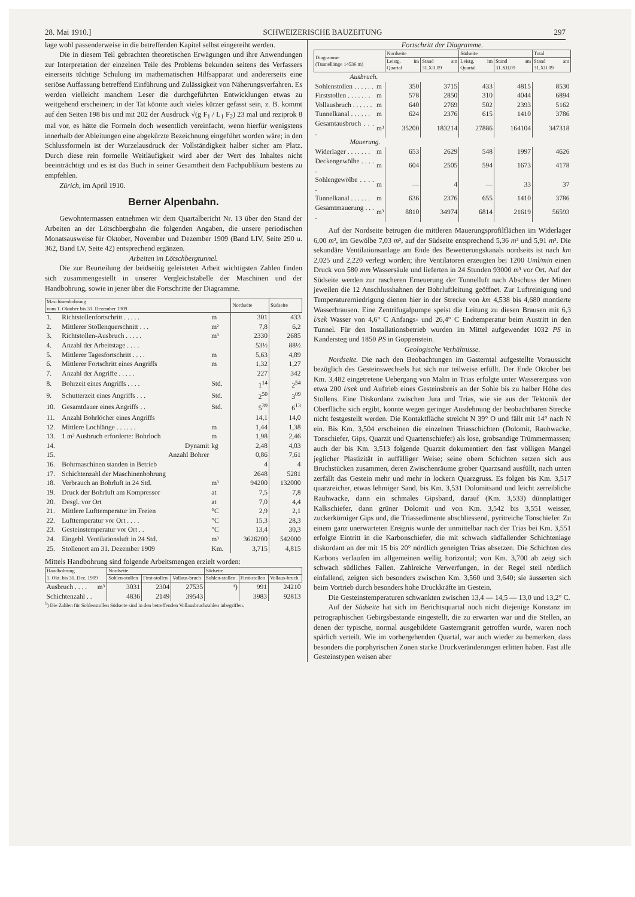28. Mai 1910.] SCHWEIZERISCHE BAUZEITUNG 297
lage wohl passenderweise in die betreffenden Kapitel selbst eingereiht werden.
Die in diesem Teil gebrachten theoretischen Erwägungen und ihre Anwendungen zur Interpretation der einzelnen Teile des Problems bekunden seitens des Verfassers einerseits tüchtige Schulung im mathematischen Hilfsapparat und andererseits eine seriöse Auffassung betreffend Einführung und Zulässigkeit von Näherungsverfahren. Es werden vielleicht manchem Leser die durchgeführten Entwicklungen etwas zu weitgehend erscheinen; in der Tat könnte auch vieles kürzer gefasst sein, z. B. kommt auf den Seiten 198 bis und mit 202 der Ausdruck √(g F<sub>1</sub> / L<sub>1</sub> F<sub>2</sub>) 23 mal und reziprok 8 mal vor, es hätte die Formeln doch wesentlich vereinfacht, wenn hierfür wenigstens innerhalb der Ableitungen eine abgekürzte Bezeichnung eingeführt worden wäre; in den Schlussformeln ist der Wurzelausdruck der Vollständigkeit halber sicher am Platz. Durch diese rein formelle Weitläufigkeit wird aber der Wert des Inhaltes nicht beeinträchtigt und es ist das Buch in seiner Gesamtheit dem Fachpublikum bestens zu empfehlen.
Zürich, im April 1910.
Berner Alpenbahn.
Gewohntermassen entnehmen wir dem Quartalbericht Nr. 13 über den Stand der Arbeiten an der Lötschbergbahn die folgenden Angaben, die unsere periodischen Monatsausweise für Oktober, November und Dezember 1909 (Band LIV, Seite 290 u. 362, Band LV, Seite 42) entsprechend ergänzen.
Arbeiten im Lötschbergtunnel.
Die zur Beurteilung der beidseitig geleisteten Arbeit wichtigsten Zahlen finden sich zusammengestellt in unserer Vergleichstabelle der Maschinen und der Handbohrung, sowie in jener über die Fortschritte der Diagramme.
| Maschinenbohrung vom 1. Oktober bis 31. Dezember 1909 | | | Nordseite | Südseite |
| --- | --- | --- | --- | --- |
| 1. | Richtstollenfortschritt . . . . . | m | 301 | 433 |
| 2. | Mittlerer Stollenquerschnitt . . . | m² | 7,8 | 6,2 |
| 3. | Richtstollen-Ausbruch . . . . . | m³ | 2330 | 2685 |
| 4. | Anzahl der Arbeitstage . . . . | | 53½ | 88½ |
| 5. | Mittlerer Tagesfortschritt . . . . | m | 5,63 | 4,89 |
| 6. | Mittlerer Fortschritt eines Angriffs | m | 1,32 | 1,27 |
| 7. | Anzahl der Angriffe . . . . . | | 227 | 342 |
| 8. | Bohrzeit eines Angriffs . . . . | Std. | 1<sup>14</sup> | 2<sup>54</sup> |
| 9. | Schutterzeit eines Angriffs . . . | Std. | 2<sup>50</sup> | 3<sup>09</sup> |
| 10. | Gesamtdauer eines Angriffs . . | Std. | 5<sup>39</sup> | 6<sup>13</sup> |
| 11. | Anzahl Bohrlöcher eines Angriffs | | 14,1 | 14,0 |
| 12. | Mittlere Lochlänge . . . . . . | m | 1,44 | 1,38 |
| 13. | 1 m³ Ausbruch erforderte: Bohrloch | m | 1,98 | 2,46 |
| 14. | Dynamit | kg | 2,48 | 4,03 |
| 15. | Anzahl Bohrer | | 0,86 | 7,61 |
| 16. | Bohrmaschinen standen in Betrieb | | 4 | 4 |
| 17. | Schichtenzahl der Maschinenbohrung | | 2648 | 5281 |
| 18. | Verbrauch an Bohrluft in 24 Std. | m³ | 94200 | 132000 |
| 19. | Druck der Bohrluft am Kompressor | at | 7,5 | 7,8 |
| 20. | Desgl. vor Ort | at | 7,0 | 4,4 |
| 21. | Mittlere Lufttemperatur im Freien | °C | 2,9 | 2,1 |
| 22. | Lufttemperatur vor Ort . . . . | °C | 15,3 | 28,3 |
| 23. | Gesteinstemperatur vor Ort . . | °C | 13,4 | 30,3 |
| 24. | Eingebl. Ventilationsluft in 24 Std. | m³ | 3626200 | 542000 |
| 25. | Stollenort am 31. Dezember 1909 | Km. | 3,715 | 4,815 |
Mittels Handbohrung sind folgende Arbeitsmengen erzielt worden:
| Handbohrung 1. Okt. bis 31. Dez. 1909 | | Nordseite | | | Südseite | | |
| --- | --- | --- | --- | --- | --- | --- | --- |
| | | Sohlen-stollen | First-stollen | Vollaus-bruch | Sohlen-stollen | First-stollen | Vollaus-bruch |
| Ausbruch . . . . | m³ | 3031 | 2304 | 27535 | ¹) | 991 | 24210 |
| Schichtenzahl . . | | 4836 | 2149 | 39543 | | 3983 | 92813 |
<sup>1</sup>) Die Zahlen für Sohlenstollen Südseite sind in den betreffenden Vollausbruchzahlen inbegriffen.
Fortschritt der Diagramme.
| Diagramme (Tunnellänge 14536 m) | | Nordseite | | Südseite | | Total |
| --- | --- | --- | --- | --- | --- | --- |
| | | Leistg. im Quartal | Stand am 31.XII.09 | Leistg. im Quartal | Stand am 31.XII.09 | Stand am 31.XII.09 |
| Ausbruch. | | | | | | |
| Sohlenstollen . . . . . . | m | 350 | 3715 | 433 | 4815 | 8530 |
| Firststollen . . . . . . . | m | 578 | 2850 | 310 | 4044 | 6894 |
| Vollausbruch . . . . . . | m | 640 | 2769 | 502 | 2393 | 5162 |
| Tunnelkanal . . . . . . | m | 624 | 2376 | 615 | 1410 | 3786 |
| Gesamtausbruch . . . . | m³ | 35200 | 183214 | 27886 | 164104 | 347318 |
| Mauerung. | | | | | | |
| Widerlager . . . . . . . | m | 653 | 2629 | 548 | 1997 | 4626 |
| Deckengewölbe . . . . . | m | 604 | 2505 | 594 | 1673 | 4178 |
| Sohlengewölbe . . . . . | m | — | 4 | — | 33 | 37 |
| Tunnelkanal . . . . . . | m | 636 | 2376 | 655 | 1410 | 3786 |
| Gesamtmauerung . . . . | m³ | 8810 | 34974 | 6814 | 21619 | 56593 |
Auf der Nordseite betrugen die mittleren Mauerungsprofilflächen im Widerlager 6,00 m², im Gewölbe 7,03 m², auf der Südseite entsprechend 5,36 m² und 5,91 m². Die sekundäre Ventilationsanlage am Ende des Bewetterungskanals nordseits ist nach km 2,025 und 2,220 verlegt worden; ihre Ventilatoren erzeugten bei 1200 Uml/min einen Druck von 580 mm Wassersäule und lieferten in 24 Stunden 93000 m³ vor Ort. Auf der Südseite werden zur rascheren Erneuerung der Tunnelluft nach Abschuss der Minen jeweilen die 12 Anschlusshahnen der Bohrluftleitung geöffnet. Zur Luftreinigung und Temperaturerniedrigung dienen hier in der Strecke von km 4,538 bis 4,680 montierte Wasserbrausen. Eine Zentrifugalpumpe speist die Leitung zu diesen Brausen mit 6,3 l/sek Wasser von 4,6° C Anfangs- und 26,4° C Endtemperatur beim Austritt in den Tunnel. Für den Installationsbetrieb wurden im Mittel aufgewendet 1032 PS in Kandersteg und 1850 PS in Goppenstein.
Geologische Verhältnisse.
Nordseite. Die nach den Beobachtungen im Gasterntal aufgestellte Voraussicht bezüglich des Gesteinswechsels hat sich nur teilweise erfüllt. Der Ende Oktober bei Km. 3,482 eingetretene Uebergang von Malm in Trias erfolgte unter Wassererguss von etwa 200 l/sek und Auftrieb eines Gesteinsbreis an der Sohle bis zu halber Höhe des Stollens. Eine Diskordanz zwischen Jura und Trias, wie sie aus der Tektonik der Oberfläche sich ergibt, konnte wegen geringer Ausdehnung der beobachtbaren Strecke nicht festgestellt werden. Die Kontaktfläche streicht N 39° O und fällt mit 14° nach N ein. Bis Km. 3,504 erscheinen die einzelnen Triasschichten (Dolomit, Rauhwacke, Tonschiefer, Gips, Quarzit und Quartenschiefer) als lose, grobsandige Trümmermassen; auch der bis Km. 3,513 folgende Quarzit dokumentiert den fast völligen Mangel jeglicher Plastizität in auffälliger Weise; seine obern Schichten setzen sich aus Bruchstücken zusammen, deren Zwischenräume grober Quarzsand ausfüllt, nach unten zerfällt das Gestein mehr und mehr in lockern Quarzgruss. Es folgen bis Km. 3,517 quarzreicher, etwas lehmiger Sand, bis Km. 3,531 Dolomitsand und leicht zerreibliche Rauhwacke, dann ein schmales Gipsband, darauf (Km. 3,533) dünnplattiger Kalkschiefer, dann grüner Dolomit und von Km. 3,542 bis 3,551 weisser, zuckerkörniger Gips und, die Triassedimente abschliessend, pyritreiche Tonschiefer. Zu einem ganz unerwarteten Ereignis wurde der unmittelbar nach der Trias bei Km. 3,551 erfolgte Eintritt in die Karbonschiefer, die mit schwach südfallender Schichtenlage diskordant an der mit 15 bis 20° nördlich geneigten Trias absetzen. Die Schichten des Karbons verlaufen im allgemeinen wellig horizontal; von Km. 3,700 ab zeigt sich schwach südliches Fallen. Zahlreiche Verwerfungen, in der Regel steil nördlich einfallend, zeigten sich besonders zwischen Km. 3,560 und 3,640; sie äusserten sich beim Vortrieb durch besonders hohe Druckkräfte im Gestein.
Die Gesteinstemperaturen schwankten zwischen 13,4 — 14,5 — 13,0 und 13,2° C.
Auf der Südseite hat sich im Berichtsquartal noch nicht diejenige Konstanz im petrographischen Gebirgsbestande eingestellt, die zu erwarten war und die Stellen, an denen der typische, normal ausgebildete Gasterngranit getroffen wurde, waren noch spärlich verteilt. Wie im vorhergehenden Quartal, war auch wieder zu bemerken, dass besonders die porphyrischen Zonen starke Druckveränderungen erlitten haben. Fast alle Gesteinstypen weisen aber